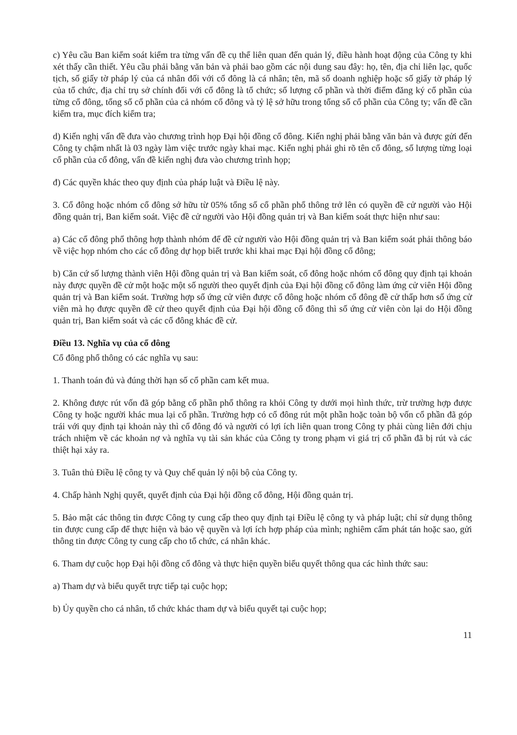c) Yêu cầu Ban kiểm soát kiểm tra từng vấn đề cụ thể liên quan đến quản lý, điều hành hoạt động của Công ty khi xét thấy cần thiết. Yêu cầu phải bằng văn bản và phải bao gồm các nội dung sau đây: họ, tên, địa chỉ liên lạc, quốc tịch, số giấy tờ pháp lý của cá nhân đối với cổ đông là cá nhân; tên, mã số doanh nghiệp hoặc số giấy tờ pháp lý của tổ chức, địa chỉ trụ sở chính đối với cổ đông là tổ chức; số lượng cổ phần và thời điểm đăng ký cổ phần của từng cổ đông, tổng số cổ phần của cả nhóm cổ đông và tỷ lệ sở hữu trong tổng số cổ phần của Công ty; vấn đề cần kiểm tra, mục đích kiểm tra;
d) Kiến nghị vấn đề đưa vào chương trình họp Đại hội đồng cổ đông. Kiến nghị phải bằng văn bản và được gửi đến Công ty chậm nhất là 03 ngày làm việc trước ngày khai mạc. Kiến nghị phải ghi rõ tên cổ đông, số lượng từng loại cổ phần của cổ đông, vấn đề kiến nghị đưa vào chương trình họp;
đ) Các quyền khác theo quy định của pháp luật và Điều lệ này.
3. Cổ đông hoặc nhóm cổ đông sở hữu từ 05% tổng số cổ phần phổ thông trở lên có quyền đề cử người vào Hội đồng quản trị, Ban kiểm soát. Việc đề cử người vào Hội đồng quản trị và Ban kiểm soát thực hiện như sau:
a) Các cổ đông phổ thông hợp thành nhóm để đề cử người vào Hội đồng quản trị và Ban kiểm soát phải thông báo về việc họp nhóm cho các cổ đông dự họp biết trước khi khai mạc Đại hội đồng cổ đông;
b) Căn cứ số lượng thành viên Hội đồng quản trị và Ban kiểm soát, cổ đông hoặc nhóm cổ đông quy định tại khoản này được quyền đề cử một hoặc một số người theo quyết định của Đại hội đồng cổ đông làm ứng cử viên Hội đồng quản trị và Ban kiểm soát. Trường hợp số ứng cử viên được cổ đông hoặc nhóm cổ đông đề cử thấp hơn số ứng cử viên mà họ được quyền đề cử theo quyết định của Đại hội đồng cổ đông thì số ứng cử viên còn lại do Hội đồng quản trị, Ban kiểm soát và các cổ đông khác đề cử.
Điều 13. Nghĩa vụ của cổ đông
Cổ đông phổ thông có các nghĩa vụ sau:
1. Thanh toán đủ và đúng thời hạn số cổ phần cam kết mua.
2. Không được rút vốn đã góp bằng cổ phần phổ thông ra khỏi Công ty dưới mọi hình thức, trừ trường hợp được Công ty hoặc người khác mua lại cổ phần. Trường hợp có cổ đông rút một phần hoặc toàn bộ vốn cổ phần đã góp trái với quy định tại khoản này thì cổ đông đó và người có lợi ích liên quan trong Công ty phải cùng liên đới chịu trách nhiệm về các khoản nợ và nghĩa vụ tài sản khác của Công ty trong phạm vi giá trị cổ phần đã bị rút và các thiệt hại xảy ra.
3. Tuân thủ Điều lệ công ty và Quy chế quản lý nội bộ của Công ty.
4. Chấp hành Nghị quyết, quyết định của Đại hội đồng cổ đông, Hội đồng quản trị.
5. Bảo mật các thông tin được Công ty cung cấp theo quy định tại Điều lệ công ty và pháp luật; chỉ sử dụng thông tin được cung cấp để thực hiện và bảo vệ quyền và lợi ích hợp pháp của mình; nghiêm cấm phát tán hoặc sao, gửi thông tin được Công ty cung cấp cho tổ chức, cá nhân khác.
6. Tham dự cuộc họp Đại hội đồng cổ đông và thực hiện quyền biểu quyết thông qua các hình thức sau:
a) Tham dự và biểu quyết trực tiếp tại cuộc họp;
b) Ủy quyền cho cá nhân, tổ chức khác tham dự và biểu quyết tại cuộc họp;
11